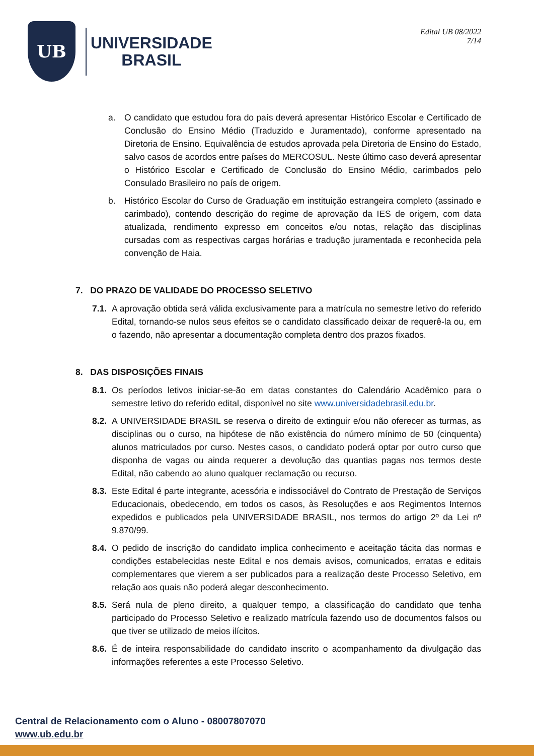UB
UNIVERSIDADE
BRASIL
Edital UB 08/2022
7/14
a. O candidato que estudou fora do país deverá apresentar Histórico Escolar e Certificado de Conclusão do Ensino Médio (Traduzido e Juramentado), conforme apresentado na Diretoria de Ensino. Equivalência de estudos aprovada pela Diretoria de Ensino do Estado, salvo casos de acordos entre países do MERCOSUL. Neste último caso deverá apresentar o Histórico Escolar e Certificado de Conclusão do Ensino Médio, carimbados pelo Consulado Brasileiro no país de origem.
b. Histórico Escolar do Curso de Graduação em instituição estrangeira completo (assinado e carimbado), contendo descrição do regime de aprovação da IES de origem, com data atualizada, rendimento expresso em conceitos e/ou notas, relação das disciplinas cursadas com as respectivas cargas horárias e tradução juramentada e reconhecida pela convenção de Haia.
7. DO PRAZO DE VALIDADE DO PROCESSO SELETIVO
7.1.
A aprovação obtida será válida exclusivamente para a matrícula no semestre letivo do referido Edital, tornando-se nulos seus efeitos se o candidato classificado deixar de requerê-la ou, em o fazendo, não apresentar a documentação completa dentro dos prazos fixados.
8. DAS DISPOSIÇÕES FINAIS
8.1.
Os períodos letivos iniciar-se-ão em datas constantes do Calendário Acadêmico para o semestre letivo do referido edital, disponível no site www.universidadebrasil.edu.br.
8.2.
A UNIVERSIDADE BRASIL se reserva o direito de extinguir e/ou não oferecer as turmas, as disciplinas ou o curso, na hipótese de não existência do número mínimo de 50 (cinquenta) alunos matriculados por curso. Nestes casos, o candidato poderá optar por outro curso que disponha de vagas ou ainda requerer a devolução das quantias pagas nos termos deste Edital, não cabendo ao aluno qualquer reclamação ou recurso.
8.3.
Este Edital é parte integrante, acessória e indissociável do Contrato de Prestação de Serviços Educacionais, obedecendo, em todos os casos, às Resoluções e aos Regimentos Internos expedidos e publicados pela UNIVERSIDADE BRASIL, nos termos do artigo 2º da Lei nº 9.870/99.
8.4.
O pedido de inscrição do candidato implica conhecimento e aceitação tácita das normas e condições estabelecidas neste Edital e nos demais avisos, comunicados, erratas e editais complementares que vierem a ser publicados para a realização deste Processo Seletivo, em relação aos quais não poderá alegar desconhecimento.
8.5.
Será nula de pleno direito, a qualquer tempo, a classificação do candidato que tenha participado do Processo Seletivo e realizado matrícula fazendo uso de documentos falsos ou que tiver se utilizado de meios ilícitos.
8.6.
É de inteira responsabilidade do candidato inscrito o acompanhamento da divulgação das informações referentes a este Processo Seletivo.
Central de Relacionamento com o Aluno - 08007807070
www.ub.edu.br